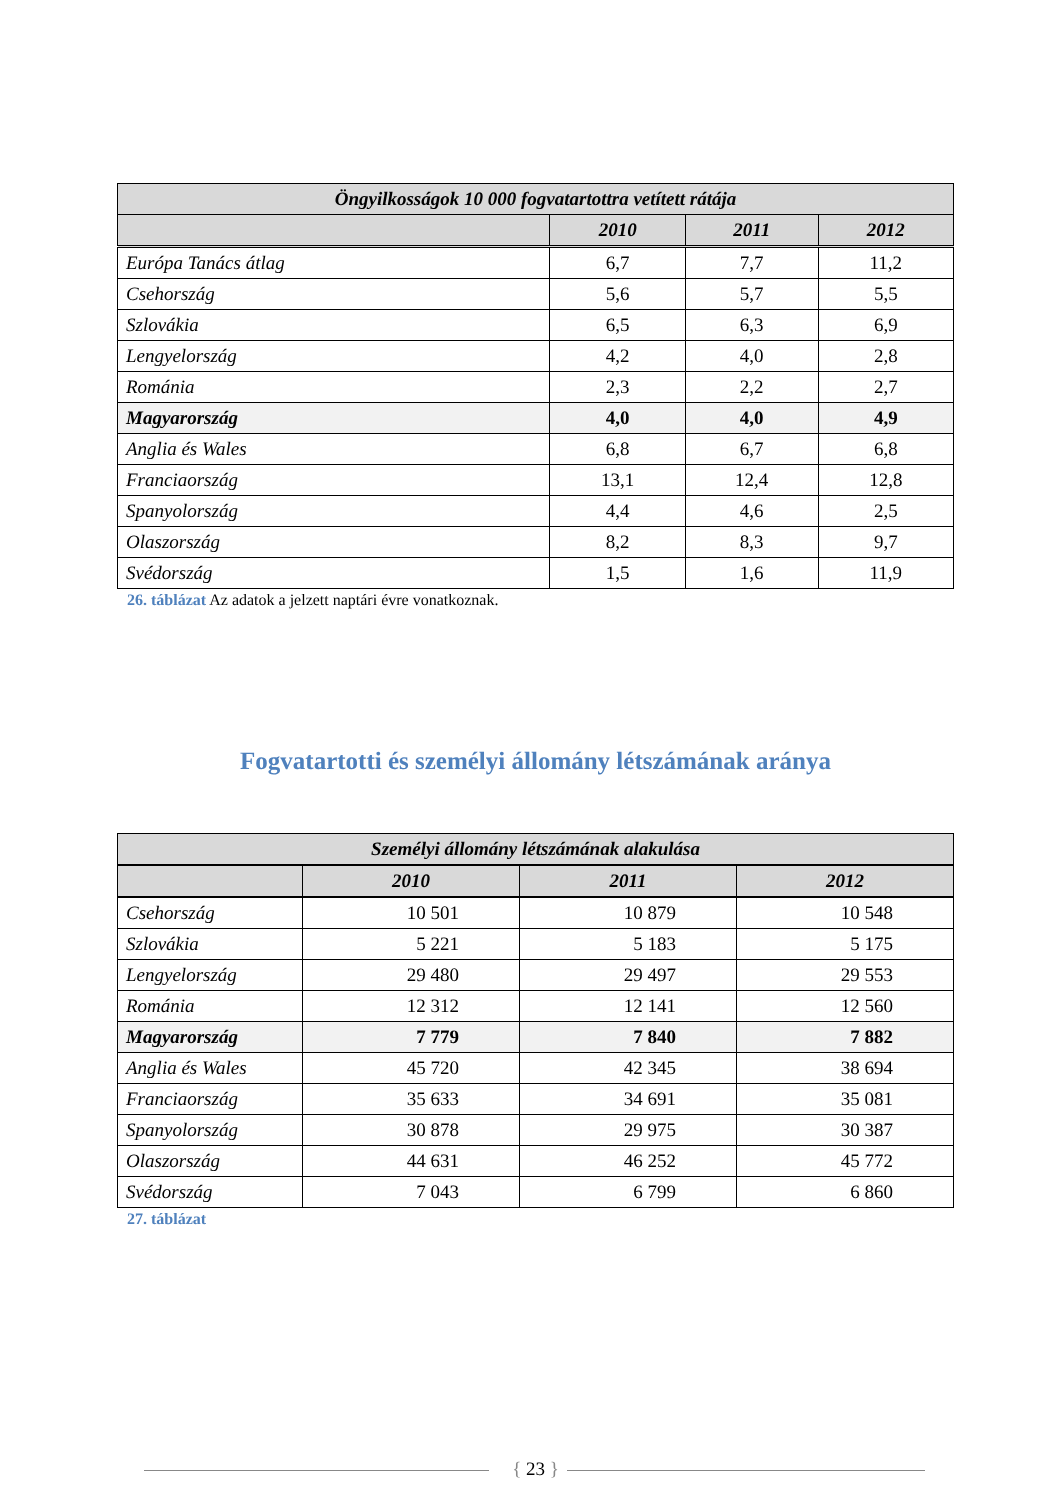| Öngyilkosságok 10 000 fogvatartottra vetített rátája | | | |
| --- | --- | --- | --- |
| | 2010 | 2011 | 2012 |
| Európa Tanács átlag | 6,7 | 7,7 | 11,2 |
| Csehország | 5,6 | 5,7 | 5,5 |
| Szlovákia | 6,5 | 6,3 | 6,9 |
| Lengyelország | 4,2 | 4,0 | 2,8 |
| Románia | 2,3 | 2,2 | 2,7 |
| Magyarország | 4,0 | 4,0 | 4,9 |
| Anglia és Wales | 6,8 | 6,7 | 6,8 |
| Franciaország | 13,1 | 12,4 | 12,8 |
| Spanyolország | 4,4 | 4,6 | 2,5 |
| Olaszország | 8,2 | 8,3 | 9,7 |
| Svédország | 1,5 | 1,6 | 11,9 |
26. táblázat Az adatok a jelzett naptári évre vonatkoznak.
Fogvatartotti és személyi állomány létszámának aránya
| Személyi állomány létszámának alakulása | | | |
| --- | --- | --- | --- |
| | 2010 | 2011 | 2012 |
| Csehország | 10 501 | 10 879 | 10 548 |
| Szlovákia | 5 221 | 5 183 | 5 175 |
| Lengyelország | 29 480 | 29 497 | 29 553 |
| Románia | 12 312 | 12 141 | 12 560 |
| Magyarország | 7 779 | 7 840 | 7 882 |
| Anglia és Wales | 45 720 | 42 345 | 38 694 |
| Franciaország | 35 633 | 34 691 | 35 081 |
| Spanyolország | 30 878 | 29 975 | 30 387 |
| Olaszország | 44 631 | 46 252 | 45 772 |
| Svédország | 7 043 | 6 799 | 6 860 |
27. táblázat
{ 23 }